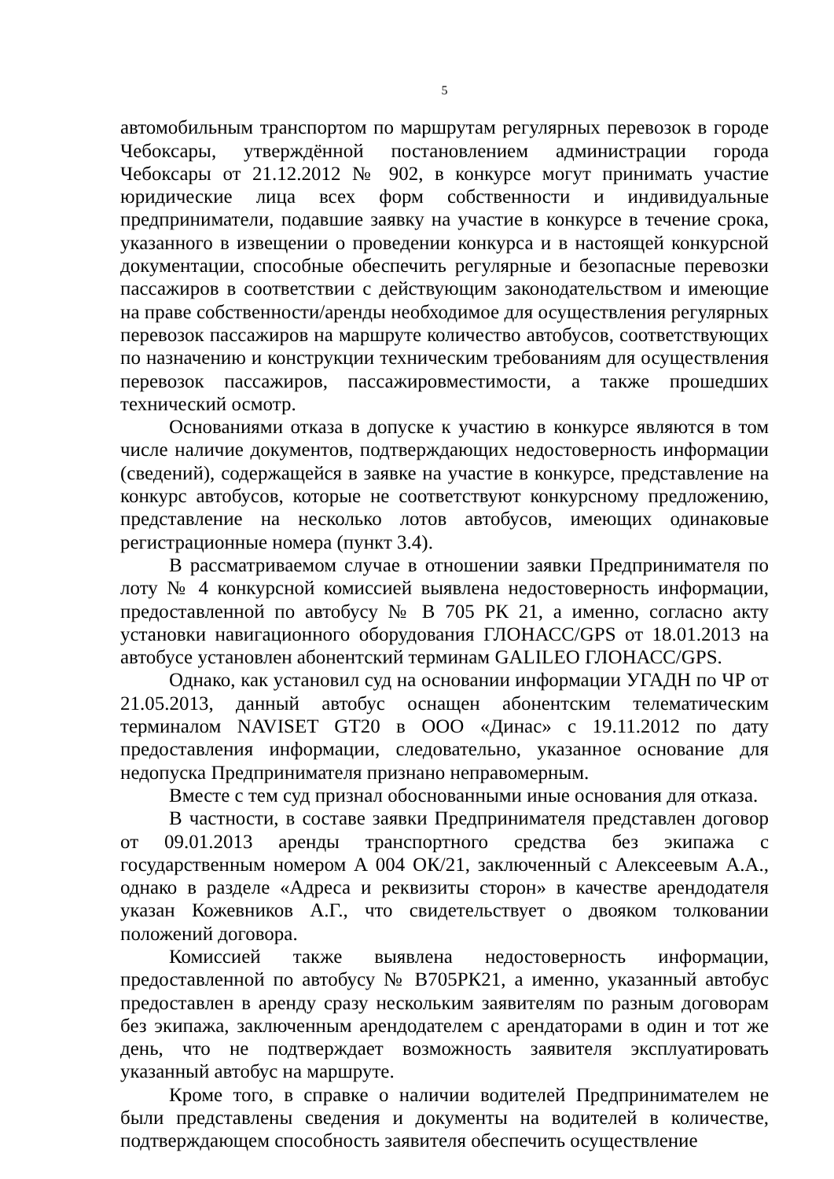5
автомобильным транспортом по маршрутам регулярных перевозок в городе Чебоксары, утверждённой постановлением администрации города Чебоксары от 21.12.2012 № 902, в конкурсе могут принимать участие юридические лица всех форм собственности и индивидуальные предприниматели, подавшие заявку на участие в конкурсе в течение срока, указанного в извещении о проведении конкурса и в настоящей конкурсной документации, способные обеспечить регулярные и безопасные перевозки пассажиров в соответствии с действующим законодательством и имеющие на праве собственности/аренды необходимое для осуществления регулярных перевозок пассажиров на маршруте количество автобусов, соответствующих по назначению и конструкции техническим требованиям для осуществления перевозок пассажиров, пассажировместимости, а также прошедших технический осмотр.
Основаниями отказа в допуске к участию в конкурсе являются в том числе наличие документов, подтверждающих недостоверность информации (сведений), содержащейся в заявке на участие в конкурсе, представление на конкурс автобусов, которые не соответствуют конкурсному предложению, представление на несколько лотов автобусов, имеющих одинаковые регистрационные номера (пункт 3.4).
В рассматриваемом случае в отношении заявки Предпринимателя по лоту № 4 конкурсной комиссией выявлена недостоверность информации, предоставленной по автобусу № В 705 РК 21, а именно, согласно акту установки навигационного оборудования ГЛОНАСС/GPS от 18.01.2013 на автобусе установлен абонентский терминам GALILEO ГЛОНАСС/GPS.
Однако, как установил суд на основании информации УГАДН по ЧР от 21.05.2013, данный автобус оснащен абонентским телематическим терминалом NAVISET GT20 в ООО «Динас» с 19.11.2012 по дату предоставления информации, следовательно, указанное основание для недопуска Предпринимателя признано неправомерным.
Вместе с тем суд признал обоснованными иные основания для отказа.
В частности, в составе заявки Предпринимателя представлен договор от 09.01.2013 аренды транспортного средства без экипажа с государственным номером А 004 ОК/21, заключенный с Алексеевым А.А., однако в разделе «Адреса и реквизиты сторон» в качестве арендодателя указан Кожевников А.Г., что свидетельствует о двояком толковании положений договора.
Комиссией также выявлена недостоверность информации, предоставленной по автобусу № В705РК21, а именно, указанный автобус предоставлен в аренду сразу нескольким заявителям по разным договорам без экипажа, заключенным арендодателем с арендаторами в один и тот же день, что не подтверждает возможность заявителя эксплуатировать указанный автобус на маршруте.
Кроме того, в справке о наличии водителей Предпринимателем не были представлены сведения и документы на водителей в количестве, подтверждающем способность заявителя обеспечить осуществление